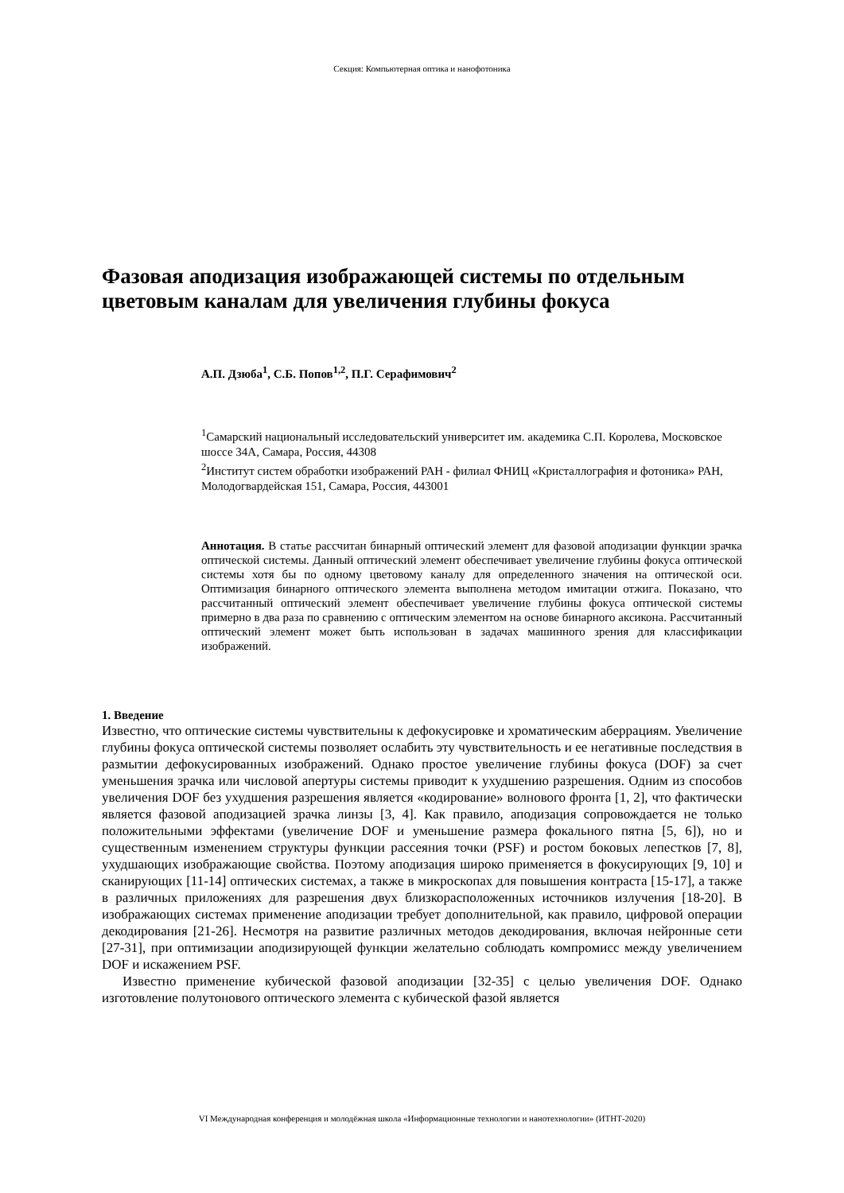Секция: Компьютерная оптика и нанофотоника
Фазовая аподизация изображающей системы по отдельным цветовым каналам для увеличения глубины фокуса
А.П. Дзюба<sup>1</sup>, С.Б. Попов<sup>1,2</sup>, П.Г. Серафимович<sup>2</sup>
<sup>1</sup> Самарский национальный исследовательский университет им. академика С.П. Королева, Московское шоссе 34А, Самара, Россия, 44308
<sup>2</sup> Институт систем обработки изображений РАН - филиал ФНИЦ «Кристаллография и фотоника» РАН, Молодогвардейская 151, Самара, Россия, 443001
Аннотация. В статье рассчитан бинарный оптический элемент для фазовой аподизации функции зрачка оптической системы. Данный оптический элемент обеспечивает увеличение глубины фокуса оптической системы хотя бы по одному цветовому каналу для определенного значения на оптической оси. Оптимизация бинарного оптического элемента выполнена методом имитации отжига. Показано, что рассчитанный оптический элемент обеспечивает увеличение глубины фокуса оптической системы примерно в два раза по сравнению с оптическим элементом на основе бинарного аксикона. Рассчитанный оптический элемент может быть использован в задачах машинного зрения для классификации изображений.
1. Введение
Известно, что оптические системы чувствительны к дефокусировке и хроматическим аберрациям. Увеличение глубины фокуса оптической системы позволяет ослабить эту чувствительность и ее негативные последствия в размытии дефокусированных изображений. Однако простое увеличение глубины фокуса (DOF) за счет уменьшения зрачка или числовой апертуры системы приводит к ухудшению разрешения. Одним из способов увеличения DOF без ухудшения разрешения является «кодирование» волнового фронта [1, 2], что фактически является фазовой аподизацией зрачка линзы [3, 4]. Как правило, аподизация сопровождается не только положительными эффектами (увеличение DOF и уменьшение размера фокального пятна [5, 6]), но и существенным изменением структуры функции рассеяния точки (PSF) и ростом боковых лепестков [7, 8], ухудшающих изображающие свойства. Поэтому аподизация широко применяется в фокусирующих [9, 10] и сканирующих [11-14] оптических системах, а также в микроскопах для повышения контраста [15-17], а также в различных приложениях для разрешения двух близкорасположенных источников излучения [18-20]. В изображающих системах применение аподизации требует дополнительной, как правило, цифровой операции декодирования [21-26]. Несмотря на развитие различных методов декодирования, включая нейронные сети [27-31], при оптимизации аподизирующей функции желательно соблюдать компромисс между увеличением DOF и искажением PSF.
Известно применение кубической фазовой аподизации [32-35] с целью увеличения DOF. Однако изготовление полутонового оптического элемента с кубической фазой является
VI Международная конференция и молодёжная школа «Информационные технологии и нанотехнологии» (ИТНТ-2020)